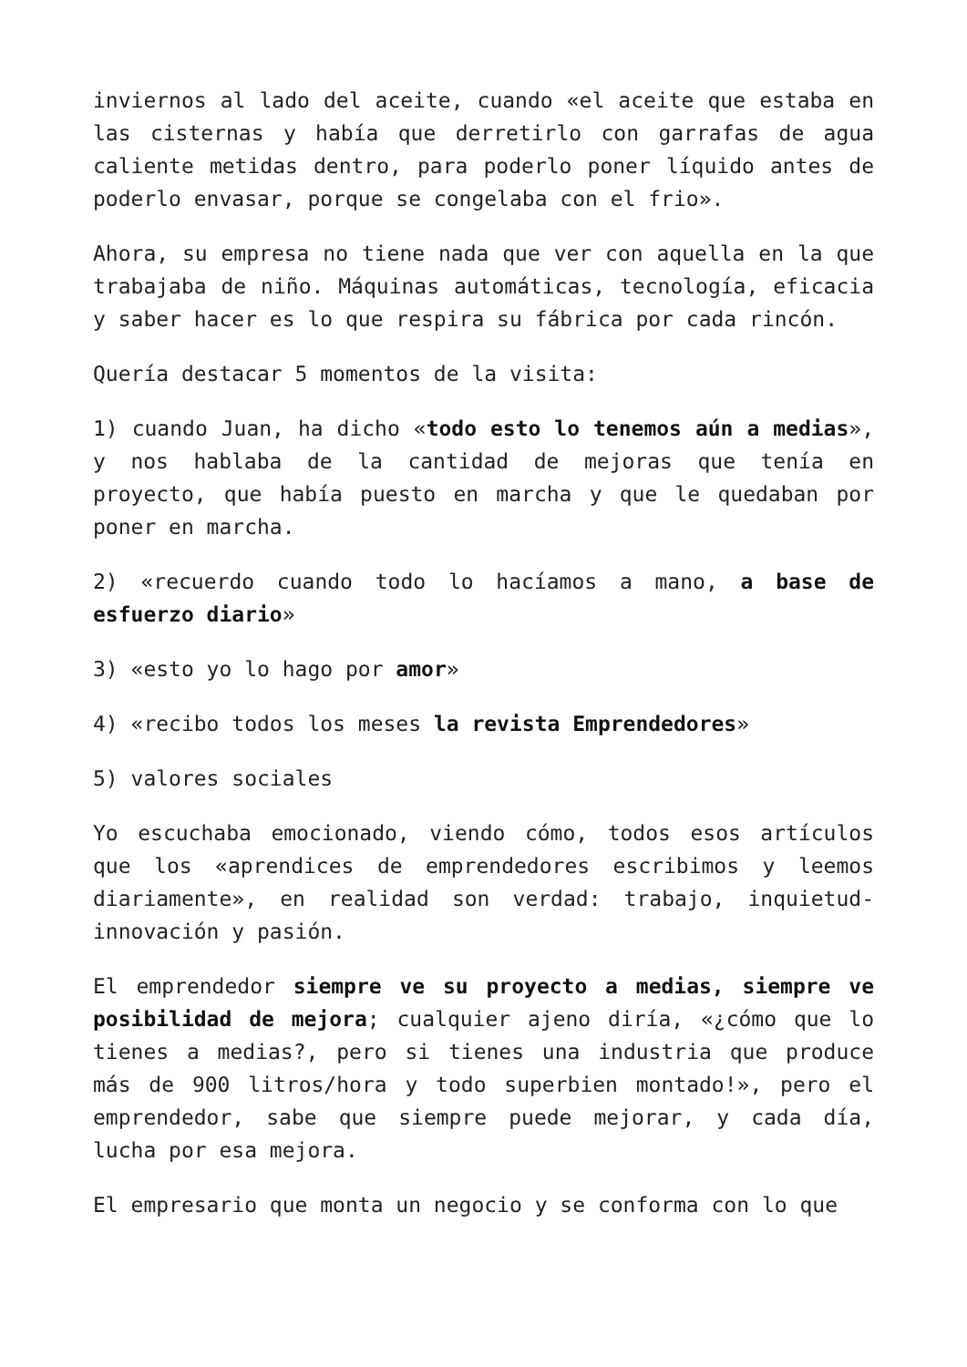inviernos al lado del aceite, cuando «el aceite que estaba en las cisternas y había que derretirlo con garrafas de agua caliente metidas dentro, para poderlo poner líquido antes de poderlo envasar, porque se congelaba con el frio».
Ahora, su empresa no tiene nada que ver con aquella en la que trabajaba de niño. Máquinas automáticas, tecnología, eficacia y saber hacer es lo que respira su fábrica por cada rincón.
Quería destacar 5 momentos de la visita:
1) cuando Juan, ha dicho «todo esto lo tenemos aún a medias», y nos hablaba de la cantidad de mejoras que tenía en proyecto, que había puesto en marcha y que le quedaban por poner en marcha.
2) «recuerdo cuando todo lo hacíamos a mano, a base de esfuerzo diario»
3) «esto yo lo hago por amor»
4) «recibo todos los meses la revista Emprendedores»
5) valores sociales
Yo escuchaba emocionado, viendo cómo, todos esos artículos que los «aprendices de emprendedores escribimos y leemos diariamente», en realidad son verdad: trabajo, inquietud-innovación y pasión.
El emprendedor siempre ve su proyecto a medias, siempre ve posibilidad de mejora; cualquier ajeno diría, «¿cómo que lo tienes a medias?, pero si tienes una industria que produce más de 900 litros/hora y todo superbien montado!», pero el emprendedor, sabe que siempre puede mejorar, y cada día, lucha por esa mejora.
El empresario que monta un negocio y se conforma con lo que